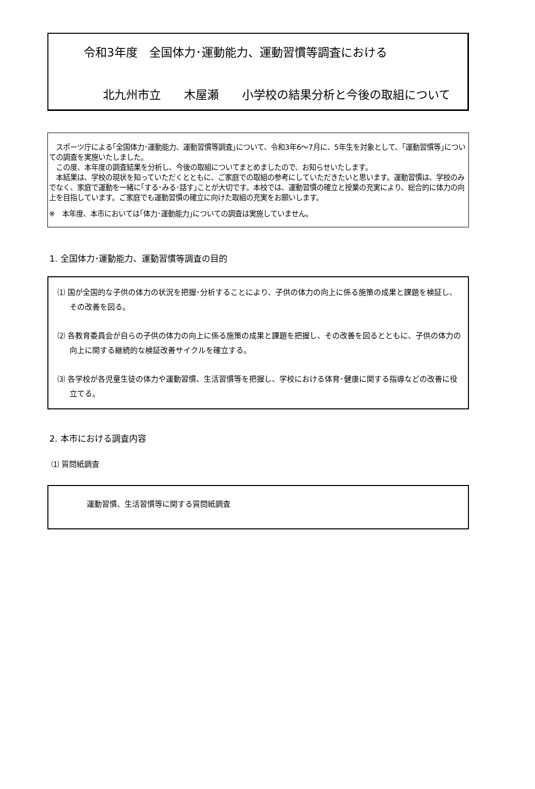令和3年度　全国体力･運動能力、運動習慣等調査における
北九州市立　　木屋瀬　　小学校の結果分析と今後の取組について
　スポーツ庁による｢全国体力･運動能力、運動習慣等調査｣について、令和3年6～7月に、5年生を対象として、｢運動習慣等｣についての調査を実施いたしました。
　この度、本年度の調査結果を分析し、今後の取組についてまとめましたので、お知らせいたします。
　本結果は、学校の現状を知っていただくとともに、ご家庭での取組の参考にしていただきたいと思います。運動習慣は、学校のみでなく、家庭で運動を一緒に｢する･みる･話す｣ことが大切です。本校では、運動習慣の確立と授業の充実により、総合的に体力の向上を目指しています。ご家庭でも運動習慣の確立に向けた取組の充実をお願いします。
※　本年度、本市においては｢体力･運動能力｣についての調査は実施していません。
1. 全国体力･運動能力、運動習慣等調査の目的
⑴ 国が全国的な子供の体力の状況を把握･分析することにより、子供の体力の向上に係る施策の成果と課題を検証し、その改善を図る。
⑵ 各教育委員会が自らの子供の体力の向上に係る施策の成果と課題を把握し、その改善を図るとともに、子供の体力の向上に関する継続的な検証改善サイクルを確立する。
⑶ 各学校が各児童生徒の体力や運動習慣、生活習慣等を把握し、学校における体育･健康に関する指導などの改善に役立てる。
2. 本市における調査内容
⑴ 質問紙調査
運動習慣、生活習慣等に関する質問紙調査